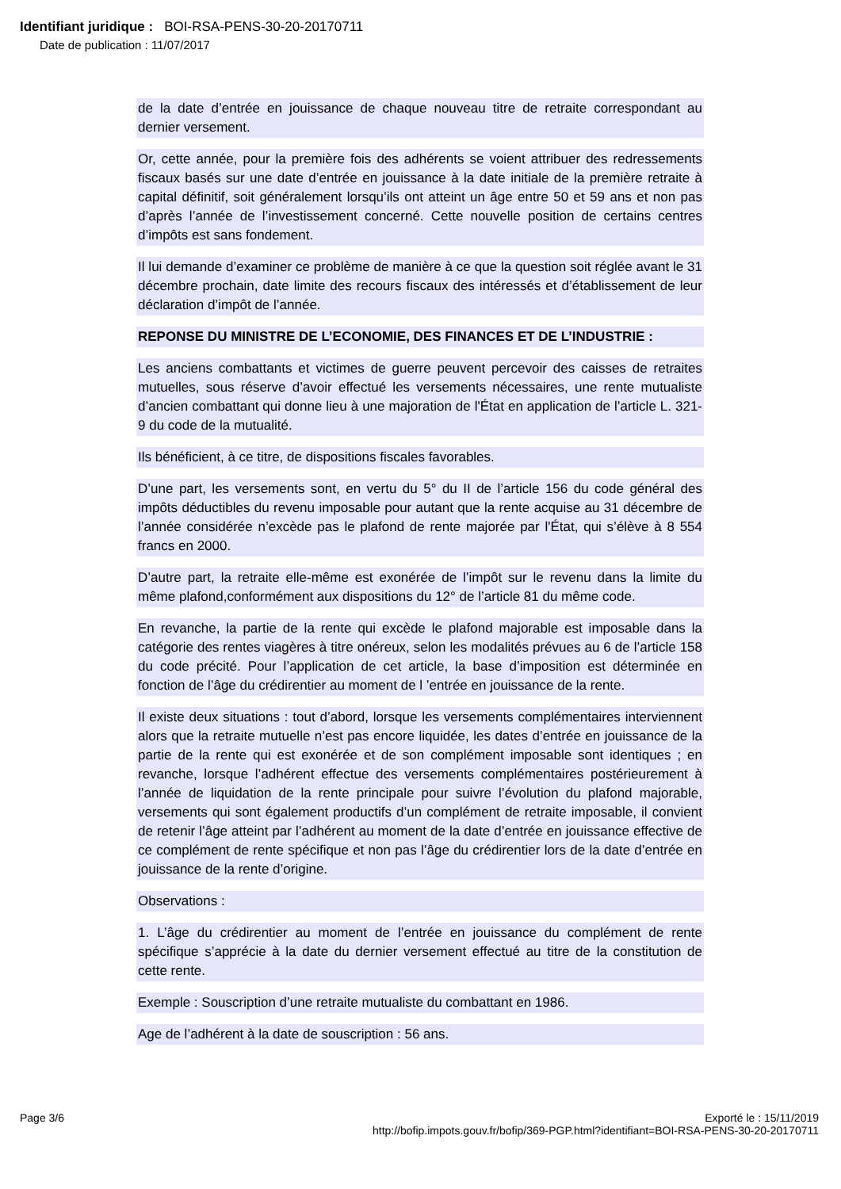Identifiant juridique : BOI-RSA-PENS-30-20-20170711
Date de publication : 11/07/2017
de la date d’entrée en jouissance de chaque nouveau titre de retraite correspondant au dernier versement.
Or, cette année, pour la première fois des adhérents se voient attribuer des redressements fiscaux basés sur une date d’entrée en jouissance à la date initiale de la première retraite à capital définitif, soit généralement lorsqu’ils ont atteint un âge entre 50 et 59 ans et non pas d’après l’année de l’investissement concerné. Cette nouvelle position de certains centres d’impôts est sans fondement.
Il lui demande d’examiner ce problème de manière à ce que la question soit réglée avant le 31 décembre prochain, date limite des recours fiscaux des intéressés et d’établissement de leur déclaration d’impôt de l’année.
REPONSE DU MINISTRE DE L’ECONOMIE, DES FINANCES ET DE L’INDUSTRIE :
Les anciens combattants et victimes de guerre peuvent percevoir des caisses de retraites mutuelles, sous réserve d’avoir effectué les versements nécessaires, une rente mutualiste d’ancien combattant qui donne lieu à une majoration de l'État en application de l’article L. 321-9 du code de la mutualité.
Ils bénéficient, à ce titre, de dispositions fiscales favorables.
D’une part, les versements sont, en vertu du 5° du II de l’article 156 du code général des impôts déductibles du revenu imposable pour autant que la rente acquise au 31 décembre de l’année considérée n’excède pas le plafond de rente majorée par l'État, qui s’élève à 8 554 francs en 2000.
D’autre part, la retraite elle-même est exonérée de l’impôt sur le revenu dans la limite du même plafond,conformément aux dispositions du 12° de l’article 81 du même code.
En revanche, la partie de la rente qui excède le plafond majorable est imposable dans la catégorie des rentes viagères à titre onéreux, selon les modalités prévues au 6 de l’article 158 du code précité. Pour l’application de cet article, la base d’imposition est déterminée en fonction de l’âge du crédirentier au moment de l ’entrée en jouissance de la rente.
Il existe deux situations : tout d’abord, lorsque les versements complémentaires interviennent alors que la retraite mutuelle n’est pas encore liquidée, les dates d’entrée en jouissance de la partie de la rente qui est exonérée et de son complément imposable sont identiques ; en revanche, lorsque l’adhérent effectue des versements complémentaires postérieurement à l’année de liquidation de la rente principale pour suivre l’évolution du plafond majorable, versements qui sont également productifs d’un complément de retraite imposable, il convient de retenir l’âge atteint par l’adhérent au moment de la date d’entrée en jouissance effective de ce complément de rente spécifique et non pas l’âge du crédirentier lors de la date d’entrée en jouissance de la rente d’origine.
Observations :
1. L’âge du crédirentier au moment de l’entrée en jouissance du complément de rente spécifique s’apprécie à la date du dernier versement effectué au titre de la constitution de cette rente.
Exemple : Souscription d’une retraite mutualiste du combattant en 1986.
Age de l’adhérent à la date de souscription : 56 ans.
Page 3/6 Exporté le : 15/11/2019
http://bofip.impots.gouv.fr/bofip/369-PGP.html?identifiant=BOI-RSA-PENS-30-20-20170711